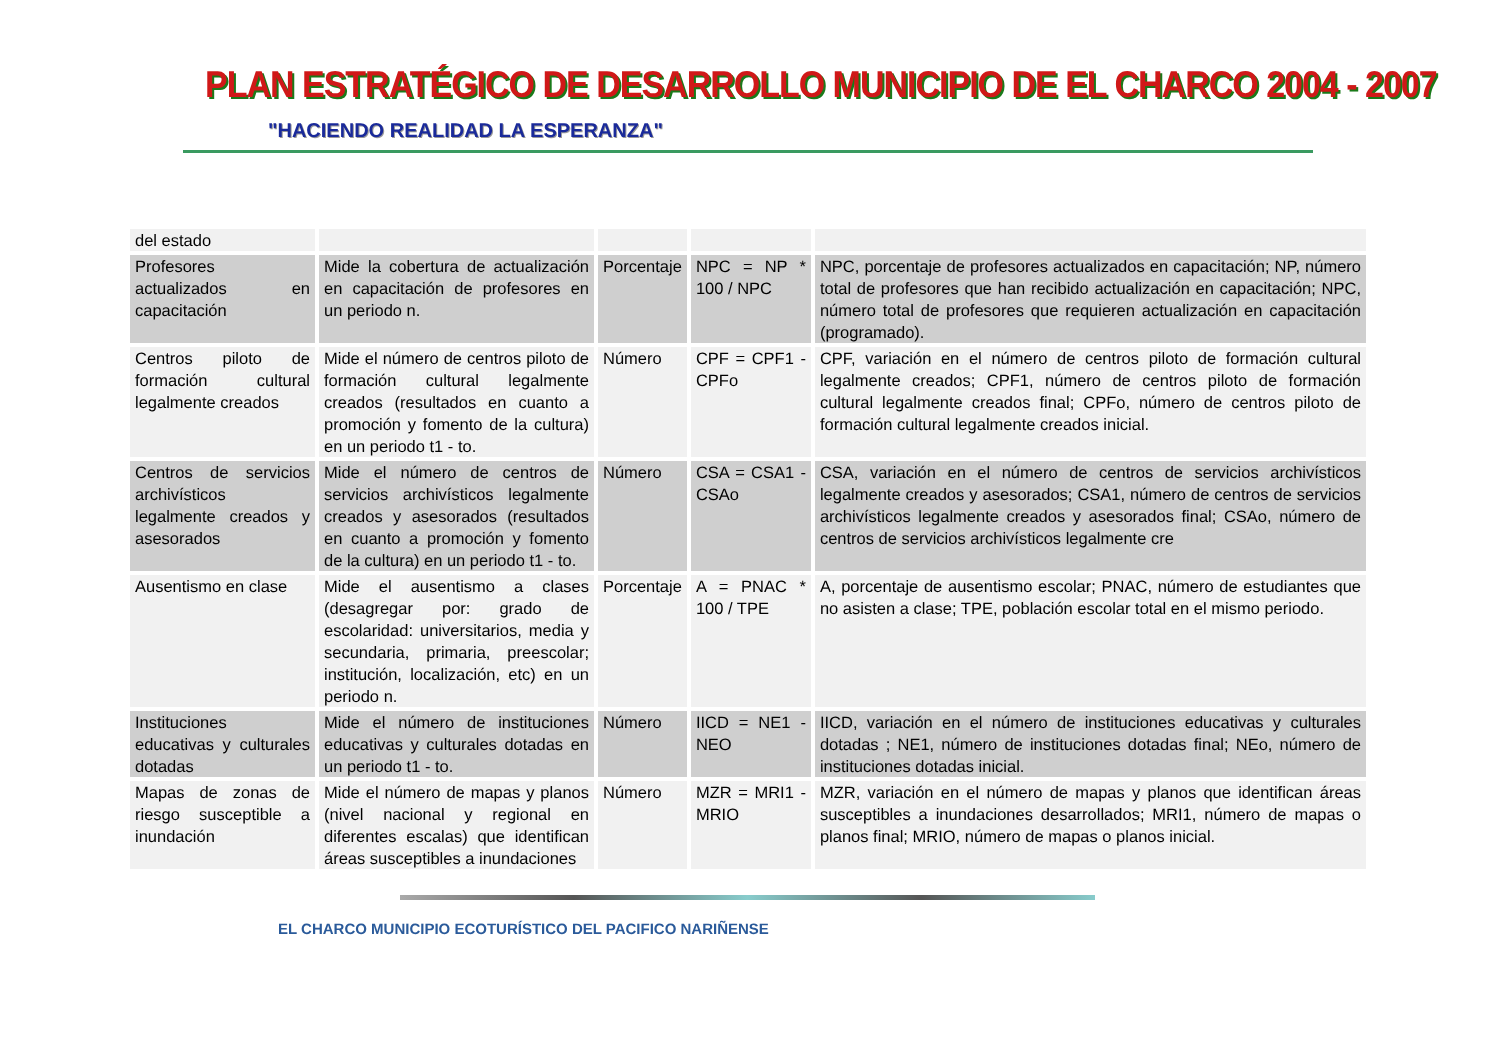PLAN ESTRATÉGICO DE DESARROLLO MUNICIPIO DE EL CHARCO 2004 - 2007
"HACIENDO REALIDAD LA ESPERANZA"
| del estado | | | | |
| Profesores actualizados en capacitación | Mide la cobertura de actualización en capacitación de profesores en un periodo n. | Porcentaje | NPC = NP * 100 / NPC | NPC, porcentaje de profesores actualizados en capacitación; NP, número total de profesores que han recibido actualización en capacitación; NPC, número total de profesores que requieren actualización en capacitación (programado). |
| Centros piloto de formación cultural legalmente creados | Mide el número de centros piloto de formación cultural legalmente creados (resultados en cuanto a promoción y fomento de la cultura) en un periodo t1 - to. | Número | CPF = CPF1 - CPFo | CPF, variación en el número de centros piloto de formación cultural legalmente creados; CPF1, número de centros piloto de formación cultural legalmente creados final; CPFo, número de centros piloto de formación cultural legalmente creados inicial. |
| Centros de servicios archivísticos legalmente creados y asesorados | Mide el número de centros de servicios archivísticos legalmente creados y asesorados (resultados en cuanto a promoción y fomento de la cultura) en un periodo t1 - to. | Número | CSA = CSA1 - CSAo | CSA, variación en el número de centros de servicios archivísticos legalmente creados y asesorados; CSA1, número de centros de servicios archivísticos legalmente creados y asesorados final; CSAo, número de centros de servicios archivísticos legalmente cre |
| Ausentismo en clase | Mide el ausentismo a clases (desagregar por: grado de escolaridad: universitarios, media y secundaria, primaria, preescolar; institución, localización, etc) en un periodo n. | Porcentaje | A = PNAC * 100 / TPE | A, porcentaje de ausentismo escolar; PNAC, número de estudiantes que no asisten a clase; TPE, población escolar total en el mismo periodo. |
| Instituciones educativas y culturales dotadas | Mide el número de instituciones educativas y culturales dotadas en un periodo t1 - to. | Número | IICD = NE1 - NEO | IICD, variación en el número de instituciones educativas y culturales dotadas ; NE1, número de instituciones dotadas final; NEo, número de instituciones dotadas inicial. |
| Mapas de zonas de riesgo susceptible a inundación | Mide el número de mapas y planos (nivel nacional y regional en diferentes escalas) que identifican áreas susceptibles a inundaciones | Número | MZR = MRI1 - MRIO | MZR, variación en el número de mapas y planos que identifican áreas susceptibles a inundaciones desarrollados; MRI1, número de mapas o planos final; MRIO, número de mapas o planos inicial. |
EL CHARCO MUNICIPIO ECOTURÍSTICO DEL PACIFICO NARIÑENSE